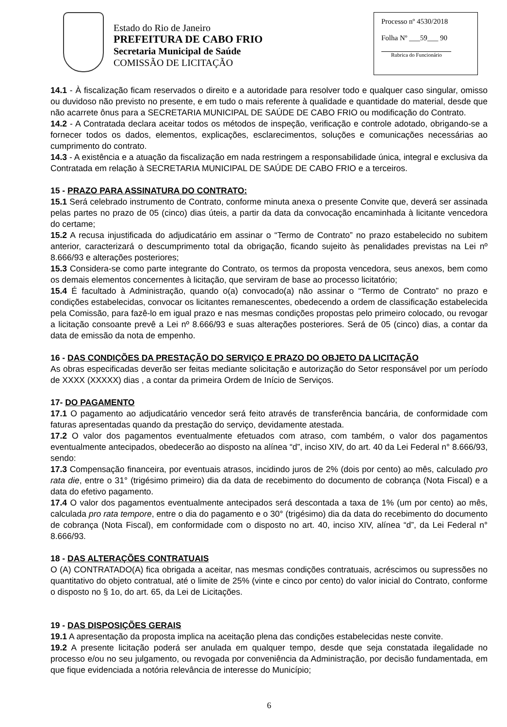Estado do Rio de Janeiro
PREFEITURA DE CABO FRIO
Secretaria Municipal de Saúde
COMISSÃO DE LICITAÇÃO
Processo nº 4530/2018
Folha Nº ___59___ 90
Rubrica do Funcionário
14.1 - À fiscalização ficam reservados o direito e a autoridade para resolver todo e qualquer caso singular, omisso ou duvidoso não previsto no presente, e em tudo o mais referente à qualidade e quantidade do material, desde que não acarrete ônus para a SECRETARIA MUNICIPAL DE SAÚDE DE CABO FRIO ou modificação do Contrato.
14.2 - A Contratada declara aceitar todos os métodos de inspeção, verificação e controle adotado, obrigando-se a fornecer todos os dados, elementos, explicações, esclarecimentos, soluções e comunicações necessárias ao cumprimento do contrato.
14.3 - A existência e a atuação da fiscalização em nada restringem a responsabilidade única, integral e exclusiva da Contratada em relação à SECRETARIA MUNICIPAL DE SAÚDE DE CABO FRIO e a terceiros.
15 - PRAZO PARA ASSINATURA DO CONTRATO:
15.1 Será celebrado instrumento de Contrato, conforme minuta anexa o presente Convite que, deverá ser assinada pelas partes no prazo de 05 (cinco) dias úteis, a partir da data da convocação encaminhada à licitante vencedora do certame;
15.2 A recusa injustificada do adjudicatário em assinar o “Termo de Contrato” no prazo estabelecido no subitem anterior, caracterizará o descumprimento total da obrigação, ficando sujeito às penalidades previstas na Lei nº 8.666/93 e alterações posteriores;
15.3 Considera-se como parte integrante do Contrato, os termos da proposta vencedora, seus anexos, bem como os demais elementos concernentes à licitação, que serviram de base ao processo licitatório;
15.4 É facultado à Administração, quando o(a) convocado(a) não assinar o “Termo de Contrato” no prazo e condições estabelecidas, convocar os licitantes remanescentes, obedecendo a ordem de classificação estabelecida pela Comissão, para fazê-lo em igual prazo e nas mesmas condições propostas pelo primeiro colocado, ou revogar a licitação consoante prevê a Lei nº 8.666/93 e suas alterações posteriores. Será de 05 (cinco) dias, a contar da data de emissão da nota de empenho.
16 - DAS CONDIÇÕES DA PRESTAÇÃO DO SERVIÇO E PRAZO DO OBJETO DA LICITAÇÃO
As obras especificadas deverão ser feitas mediante solicitação e autorização do Setor responsável por um período de XXXX (XXXXX) dias , a contar da primeira Ordem de Início de Serviços.
17- DO PAGAMENTO
17.1 O pagamento ao adjudicatário vencedor será feito através de transferência bancária, de conformidade com faturas apresentadas quando da prestação do serviço, devidamente atestada.
17.2 O valor dos pagamentos eventualmente efetuados com atraso, com também, o valor dos pagamentos eventualmente antecipados, obedecerão ao disposto na alínea “d”, inciso XIV, do art. 40 da Lei Federal n° 8.666/93, sendo:
17.3 Compensação financeira, por eventuais atrasos, incidindo juros de 2% (dois por cento) ao mês, calculado pro rata die, entre o 31° (trigésimo primeiro) dia da data de recebimento do documento de cobrança (Nota Fiscal) e a data do efetivo pagamento.
17.4 O valor dos pagamentos eventualmente antecipados será descontada a taxa de 1% (um por cento) ao mês, calculada pro rata tempore, entre o dia do pagamento e o 30° (trigésimo) dia da data do recebimento do documento de cobrança (Nota Fiscal), em conformidade com o disposto no art. 40, inciso XIV, alínea “d”, da Lei Federal n° 8.666/93.
18 - DAS ALTERAÇÕES CONTRATUAIS
O (A) CONTRATADO(A) fica obrigada a aceitar, nas mesmas condições contratuais, acréscimos ou supressões no quantitativo do objeto contratual, até o limite de 25% (vinte e cinco por cento) do valor inicial do Contrato, conforme o disposto no § 1o, do art. 65, da Lei de Licitações.
19 - DAS DISPOSIÇÕES GERAIS
19.1 A apresentação da proposta implica na aceitação plena das condições estabelecidas neste convite.
19.2 A presente licitação poderá ser anulada em qualquer tempo, desde que seja constatada ilegalidade no processo e/ou no seu julgamento, ou revogada por conveniência da Administração, por decisão fundamentada, em que fique evidenciada a notória relevância de interesse do Município;
6